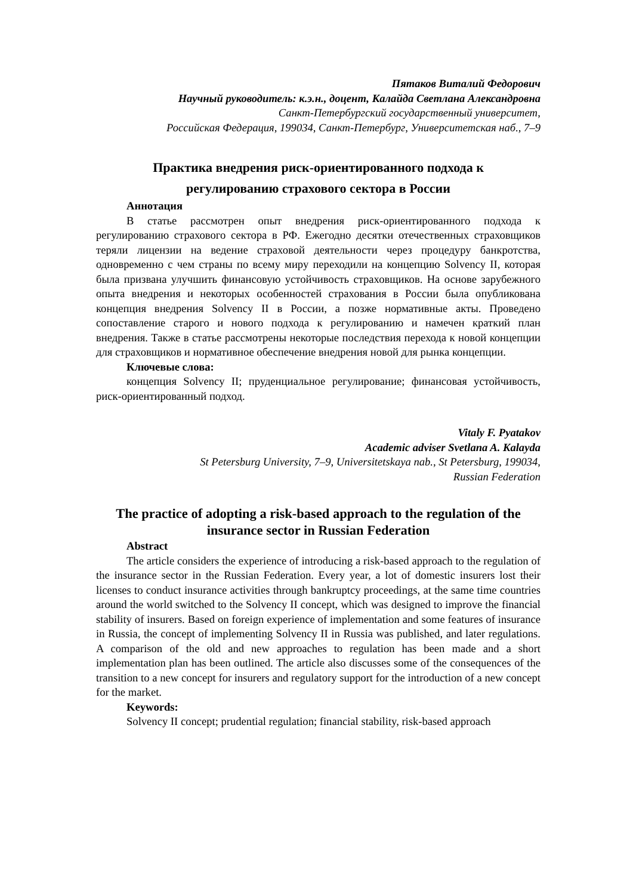Пятаков Виталий Федорович
Научный руководитель: к.э.н., доцент, Калайда Светлана Александровна
Санкт-Петербургский государственный университет,
Российская Федерация, 199034, Санкт-Петербург, Университетская наб., 7–9
Практика внедрения риск-ориентированного подхода к
регулированию страхового сектора в России
Аннотация
В статье рассмотрен опыт внедрения риск-ориентированного подхода к регулированию страхового сектора в РФ. Ежегодно десятки отечественных страховщиков теряли лицензии на ведение страховой деятельности через процедуру банкротства, одновременно с чем страны по всему миру переходили на концепцию Solvency II, которая была призвана улучшить финансовую устойчивость страховщиков. На основе зарубежного опыта внедрения и некоторых особенностей страхования в России была опубликована концепция внедрения Solvency II в России, а позже нормативные акты. Проведено сопоставление старого и нового подхода к регулированию и намечен краткий план внедрения. Также в статье рассмотрены некоторые последствия перехода к новой концепции для страховщиков и нормативное обеспечение внедрения новой для рынка концепции.
Ключевые слова:
концепция Solvency II; пруденциальное регулирование; финансовая устойчивость, риск-ориентированный подход.
Vitaly F. Pyatakov
Academic adviser Svetlana A. Kalayda
St Petersburg University, 7–9, Universitetskaya nab., St Petersburg, 199034,
Russian Federation
The practice of adopting a risk-based approach to the regulation of the insurance sector in Russian Federation
Abstract
The article considers the experience of introducing a risk-based approach to the regulation of the insurance sector in the Russian Federation. Every year, a lot of domestic insurers lost their licenses to conduct insurance activities through bankruptcy proceedings, at the same time countries around the world switched to the Solvency II concept, which was designed to improve the financial stability of insurers. Based on foreign experience of implementation and some features of insurance in Russia, the concept of implementing Solvency II in Russia was published, and later regulations. A comparison of the old and new approaches to regulation has been made and a short implementation plan has been outlined. The article also discusses some of the consequences of the transition to a new concept for insurers and regulatory support for the introduction of a new concept for the market.
Keywords:
Solvency II concept; prudential regulation; financial stability, risk-based approach